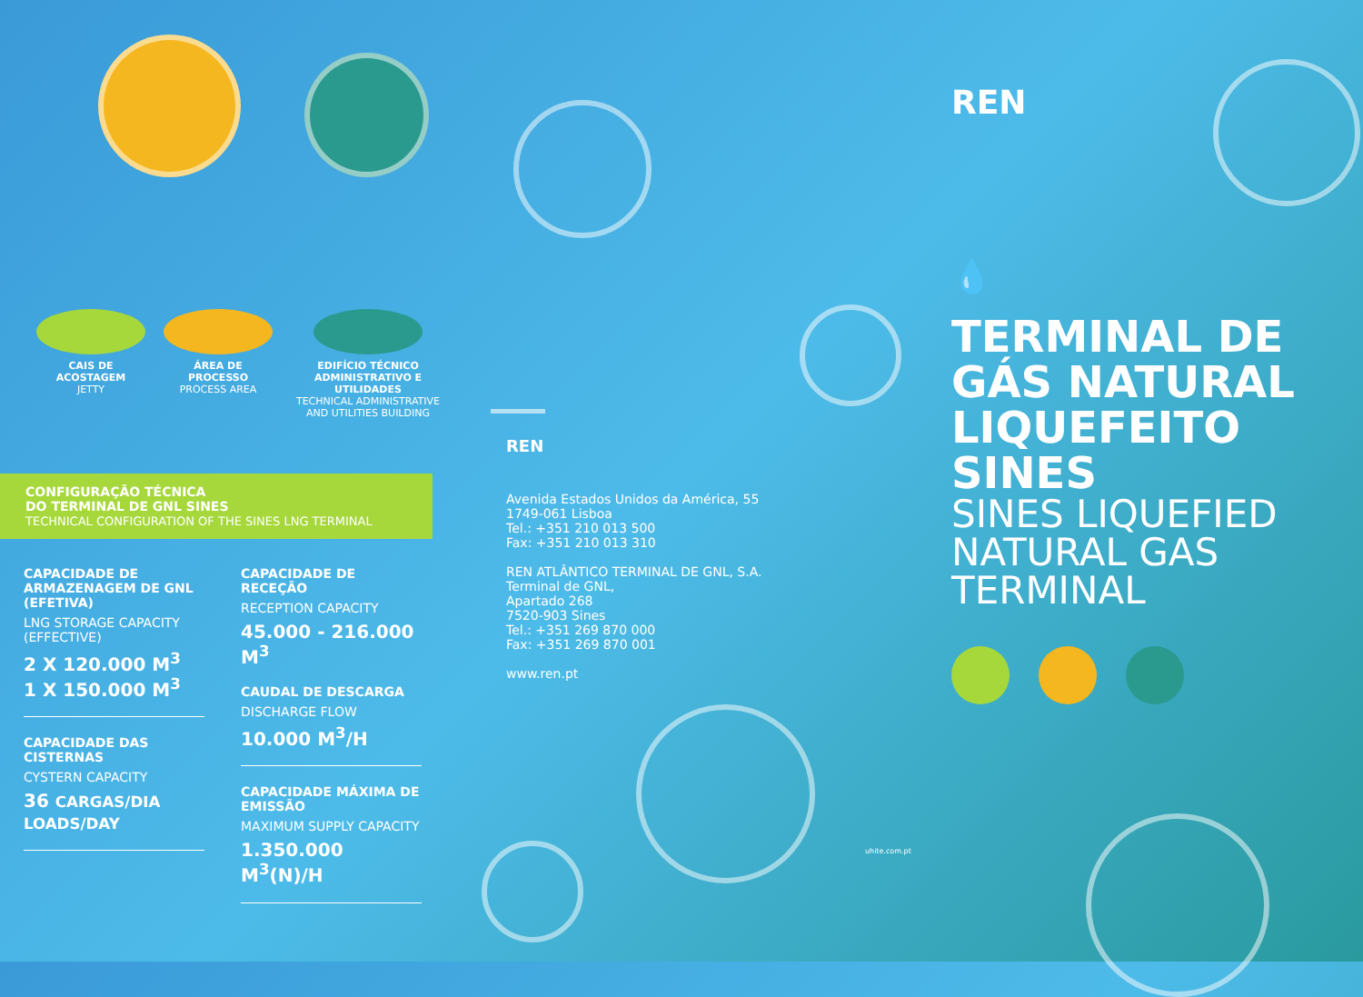CAIS DE ACOSTAGEM
JETTY
ÁREA DE PROCESSO
PROCESS AREA
EDIFÍCIO TÉCNICO ADMINISTRATIVO E UTILIDADES
TECHNICAL ADMINISTRATIVE AND UTILITIES BUILDING
CONFIGURAÇÃO TÉCNICA
DO TERMINAL DE GNL SINES
TECHNICAL CONFIGURATION OF THE SINES LNG TERMINAL
CAPACIDADE DE ARMAZENAGEM DE GNL (EFETIVA)
LNG STORAGE CAPACITY (EFFECTIVE)
2 X 120.000 M<sup>3</sup>
1 X 150.000 M<sup>3</sup>
CAPACIDADE DAS CISTERNAS
CYSTERN CAPACITY
36 CARGAS/DIA LOADS/DAY
CAPACIDADE DE RECEÇÃO
RECEPTION CAPACITY
45.000 - 216.000 M<sup>3</sup>
CAUDAL DE DESCARGA
DISCHARGE FLOW
10.000 M<sup>3</sup>/H
CAPACIDADE MÁXIMA DE EMISSÃO
MAXIMUM SUPPLY CAPACITY
1.350.000 M<sup>3</sup>(N)/H
REN
Avenida Estados Unidos da América, 55
1749-061 Lisboa
Tel.: +351 210 013 500
Fax: +351 210 013 310
REN ATLÂNTICO TERMINAL DE GNL, S.A.
Terminal de GNL,
Apartado 268
7520-903 Sines
Tel.: +351 269 870 000
Fax: +351 269 870 001
www.ren.pt
uhite.com.pt
REN
💧
TERMINAL DE
GÁS NATURAL
LIQUEFEITO
SINES
SINES LIQUEFIED
NATURAL GAS
TERMINAL